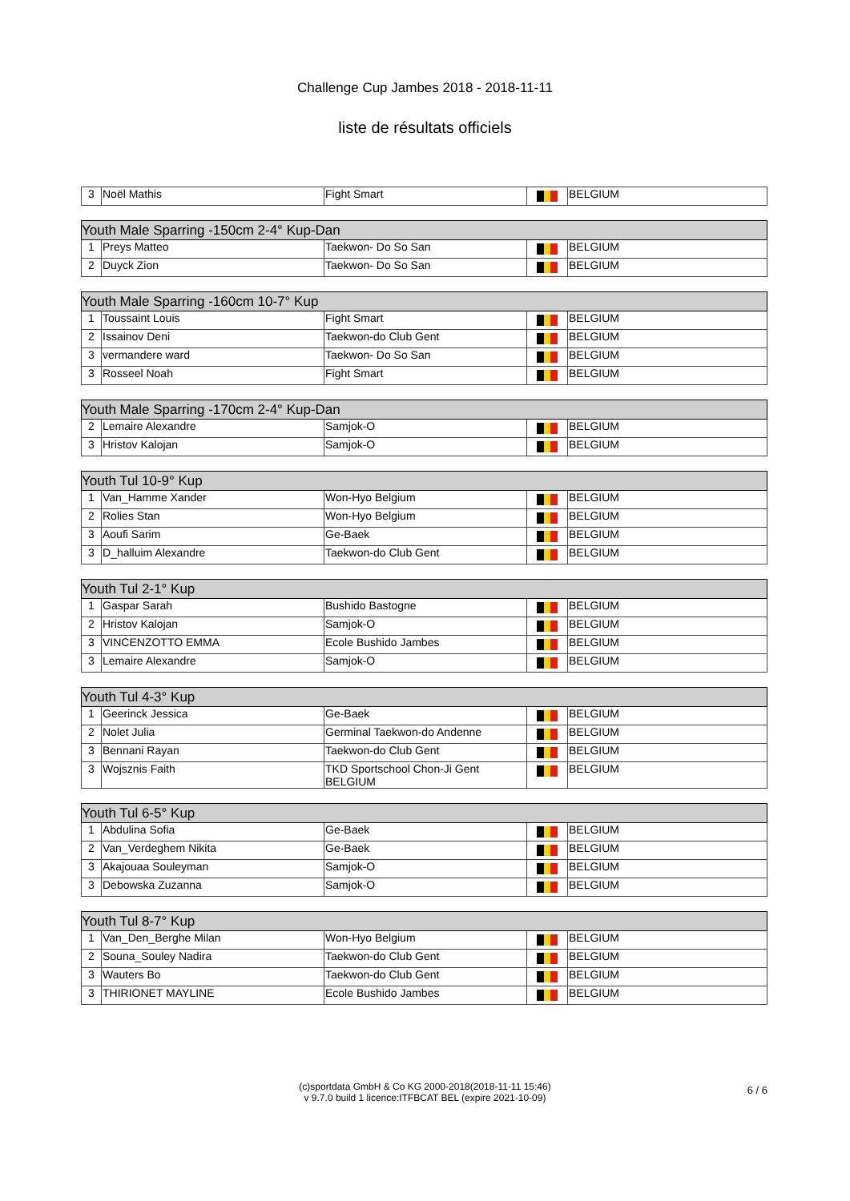Challenge Cup Jambes 2018 - 2018-11-11
liste de résultats officiels
| 3 | Noël Mathis | Fight Smart | | BELGIUM |
| Youth Male Sparring -150cm 2-4° Kup-Dan | | | | |
| --- | --- | --- | --- | --- |
| 1 | Preys Matteo | Taekwon- Do So San | | BELGIUM |
| 2 | Duyck Zion | Taekwon- Do So San | | BELGIUM |
| Youth Male Sparring -160cm 10-7° Kup | | | | |
| --- | --- | --- | --- | --- |
| 1 | Toussaint Louis | Fight Smart | | BELGIUM |
| 2 | Issainov Deni | Taekwon-do Club Gent | | BELGIUM |
| 3 | vermandere ward | Taekwon- Do So San | | BELGIUM |
| 3 | Rosseel Noah | Fight Smart | | BELGIUM |
| Youth Male Sparring -170cm 2-4° Kup-Dan | | | | |
| --- | --- | --- | --- | --- |
| 2 | Lemaire Alexandre | Samjok-O | | BELGIUM |
| 3 | Hristov Kalojan | Samjok-O | | BELGIUM |
| Youth Tul 10-9° Kup | | | | |
| --- | --- | --- | --- | --- |
| 1 | Van_Hamme Xander | Won-Hyo Belgium | | BELGIUM |
| 2 | Rolies Stan | Won-Hyo Belgium | | BELGIUM |
| 3 | Aoufi Sarim | Ge-Baek | | BELGIUM |
| 3 | D_halluim Alexandre | Taekwon-do Club Gent | | BELGIUM |
| Youth Tul 2-1° Kup | | | | |
| --- | --- | --- | --- | --- |
| 1 | Gaspar Sarah | Bushido Bastogne | | BELGIUM |
| 2 | Hristov Kalojan | Samjok-O | | BELGIUM |
| 3 | VINCENZOTTO EMMA | Ecole Bushido Jambes | | BELGIUM |
| 3 | Lemaire Alexandre | Samjok-O | | BELGIUM |
| Youth Tul 4-3° Kup | | | | |
| --- | --- | --- | --- | --- |
| 1 | Geerinck Jessica | Ge-Baek | | BELGIUM |
| 2 | Nolet Julia | Germinal Taekwon-do Andenne | | BELGIUM |
| 3 | Bennani Rayan | Taekwon-do Club Gent | | BELGIUM |
| 3 | Wojsznis Faith | TKD Sportschool Chon-Ji Gent BELGIUM | | BELGIUM |
| Youth Tul 6-5° Kup | | | | |
| --- | --- | --- | --- | --- |
| 1 | Abdulina Sofia | Ge-Baek | | BELGIUM |
| 2 | Van_Verdeghem Nikita | Ge-Baek | | BELGIUM |
| 3 | Akajouaa Souleyman | Samjok-O | | BELGIUM |
| 3 | Debowska Zuzanna | Samjok-O | | BELGIUM |
| Youth Tul 8-7° Kup | | | | |
| --- | --- | --- | --- | --- |
| 1 | Van_Den_Berghe Milan | Won-Hyo Belgium | | BELGIUM |
| 2 | Souna_Souley Nadira | Taekwon-do Club Gent | | BELGIUM |
| 3 | Wauters Bo | Taekwon-do Club Gent | | BELGIUM |
| 3 | THIRIONET MAYLINE | Ecole Bushido Jambes | | BELGIUM |
(c)sportdata GmbH & Co KG 2000-2018(2018-11-11 15:46)
v 9.7.0 build 1 licence:ITFBCAT BEL (expire 2021-10-09)
6 / 6